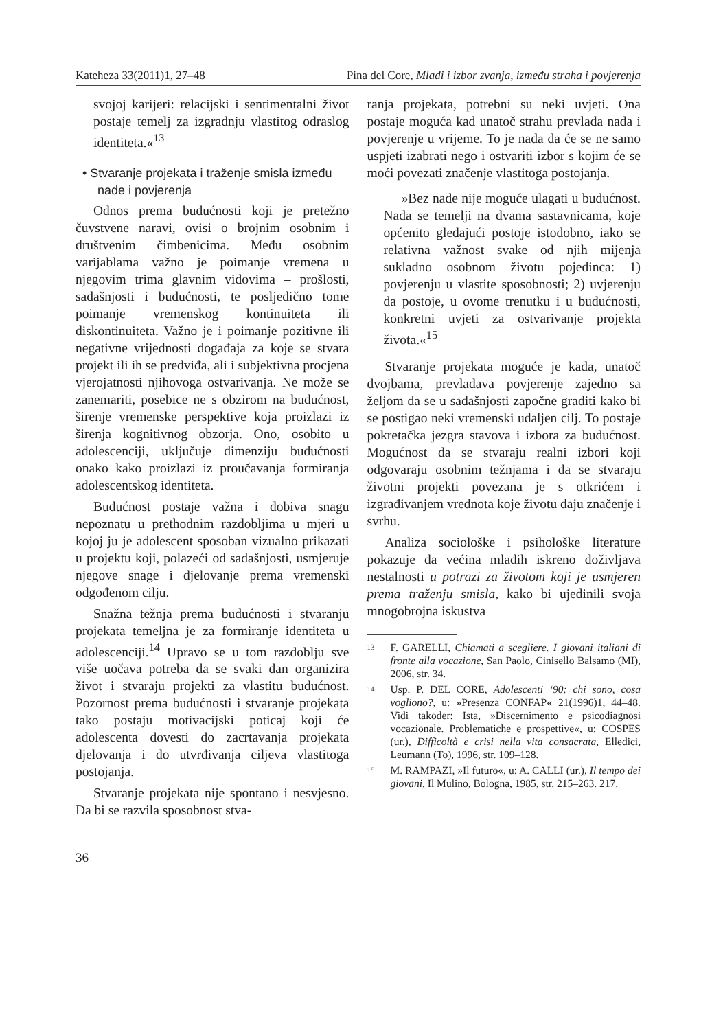Kateheza 33(2011)1, 27–48 Pina del Core, Mladi i izbor zvanja, između straha i povjerenja
svojoj karijeri: relacijski i sentimentalni život postaje temelj za izgradnju vlastitog odraslog identiteta.«<sup>13</sup>
• Stvaranje projekata i traženje smisla između nade i povjerenja
Odnos prema budućnosti koji je pretežno čuvstvene naravi, ovisi o brojnim osobnim i društvenim čimbenicima. Među osobnim varijablama važno je poimanje vremena u njegovim trima glavnim vidovima – prošlosti, sadašnjosti i budućnosti, te posljedično tome poimanje vremenskog kontinuiteta ili diskontinuiteta. Važno je i poimanje pozitivne ili negativne vrijednosti događaja za koje se stvara projekt ili ih se predviđa, ali i subjektivna procjena vjerojatnosti njihovoga ostvarivanja. Ne može se zanemariti, posebice ne s obzirom na budućnost, širenje vremenske perspektive koja proizlazi iz širenja kognitivnog obzorja. Ono, osobito u adolescenciji, uključuje dimenziju budućnosti onako kako proizlazi iz proučavanja formiranja adolescentskog identiteta.
Budućnost postaje važna i dobiva snagu nepoznatu u prethodnim razdobljima u mjeri u kojoj ju je adolescent sposoban vizualno prikazati u projektu koji, polazeći od sadašnjosti, usmjeruje njegove snage i djelovanje prema vremenski odgođenom cilju.
Snažna težnja prema budućnosti i stvaranju projekata temeljna je za formiranje identiteta u adolescenciji.<sup>14</sup> Upravo se u tom razdoblju sve više uočava potreba da se svaki dan organizira život i stvaraju projekti za vlastitu budućnost. Pozornost prema budućnosti i stvaranje projekata tako postaju motivacijski poticaj koji će adolescenta dovesti do zacrtavanja projekata djelovanja i do utvrđivanja ciljeva vlastitoga postojanja.
Stvaranje projekata nije spontano i nesvjesno. Da bi se razvila sposobnost stva-
ranja projekata, potrebni su neki uvjeti. Ona postaje moguća kad unatoč strahu prevlada nada i povjerenje u vrijeme. To je nada da će se ne samo uspjeti izabrati nego i ostvariti izbor s kojim će se moći povezati značenje vlastitoga postojanja.
»Bez nade nije moguće ulagati u budućnost. Nada se temelji na dvama sastavnicama, koje općenito gledajući postoje istodobno, iako se relativna važnost svake od njih mijenja sukladno osobnom životu pojedinca: 1) povjerenju u vlastite sposobnosti; 2) uvjerenju da postoje, u ovome trenutku i u budućnosti, konkretni uvjeti za ostvarivanje projekta života.«<sup>15</sup>
Stvaranje projekata moguće je kada, unatoč dvojbama, prevladava povjerenje zajedno sa željom da se u sadašnjosti započne graditi kako bi se postigao neki vremenski udaljen cilj. To postaje pokretačka jezgra stavova i izbora za budućnost. Mogućnost da se stvaraju realni izbori koji odgovaraju osobnim težnjama i da se stvaraju životni projekti povezana je s otkrićem i izgrađivanjem vrednota koje životu daju značenje i svrhu.
Analiza sociološke i psihološke literature pokazuje da većina mladih iskreno doživljava nestalnosti u potrazi za životom koji je usmjeren prema traženju smisla, kako bi ujedinili svoja mnogobrojna iskustva
13 F. GARELLI, Chiamati a scegliere. I giovani italiani di fronte alla vocazione, San Paolo, Cinisello Balsamo (MI), 2006, str. 34.
14 Usp. P. DEL CORE, Adolescenti ‘90: chi sono, cosa vogliono?, u: »Presenza CONFAP« 21(1996)1, 44–48. Vidi također: Ista, »Discernimento e psicodiagnosi vocazionale. Problematiche e prospettive«, u: COSPES (ur.), Difficoltà e crisi nella vita consacrata, Elledici, Leumann (To), 1996, str. 109–128.
15 M. RAMPAZI, »Il futuro«, u: A. CALLI (ur.), Il tempo dei giovani, Il Mulino, Bologna, 1985, str. 215–263. 217.
36